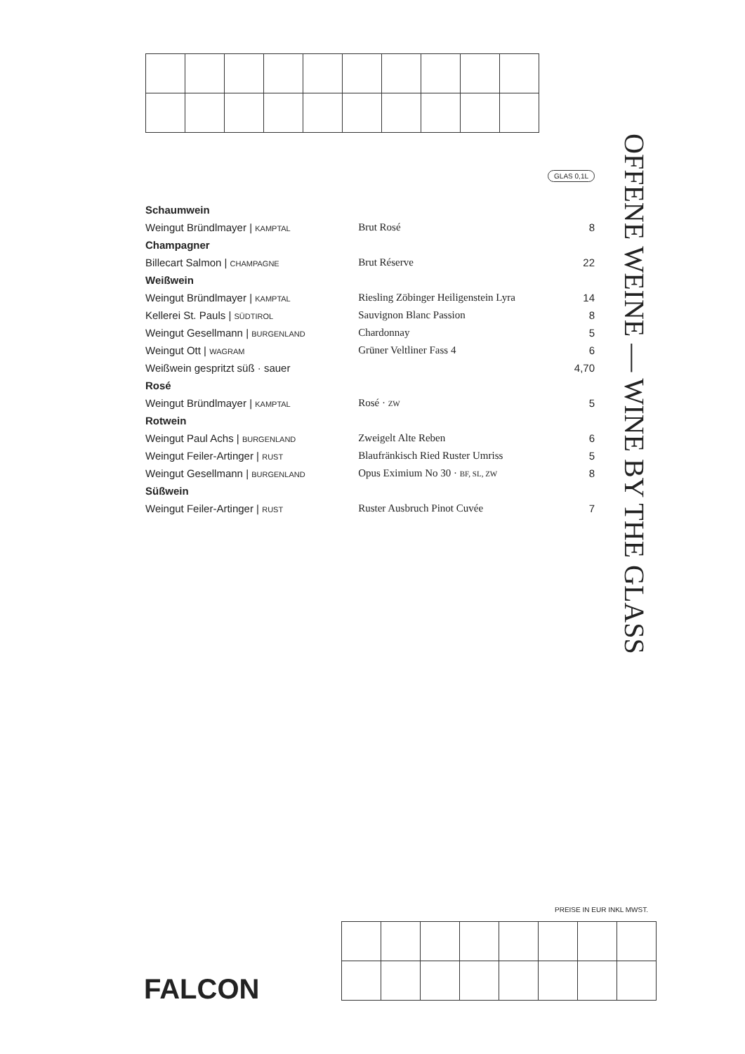GLAS 0,1L
| Schaumwein | | |
| Weingut Bründlmayer / KAMPTAL | Brut Rosé | 8 |
| Champagner | | |
| Billecart Salmon / CHAMPAGNE | Brut Réserve | 22 |
| Weißwein | | |
| Weingut Bründlmayer / KAMPTAL | Riesling Zöbinger Heiligenstein Lyra | 14 |
| Kellerei St. Pauls / SÜDTIROL | Sauvignon Blanc Passion | 8 |
| Weingut Gesellmann / BURGENLAND | Chardonnay | 5 |
| Weingut Ott / WAGRAM | Grüner Veltliner Fass 4 | 6 |
| Weißwein gespritzt süß · sauer | | 4,70 |
| Rosé | | |
| Weingut Bründlmayer / KAMPTAL | Rosé · ZW | 5 |
| Rotwein | | |
| Weingut Paul Achs / BURGENLAND | Zweigelt Alte Reben | 6 |
| Weingut Feiler-Artinger / RUST | Blaufränkisch Ried Ruster Umriss | 5 |
| Weingut Gesellmann / BURGENLAND | Opus Eximium No 30 · BF, SL, ZW | 8 |
| Süßwein | | |
| Weingut Feiler-Artinger / RUST | Ruster Ausbruch Pinot Cuvée | 7 |
OFFENE WEINE — WINE BY THE GLASS
PREISE IN EUR INKL MWST.
FALCON